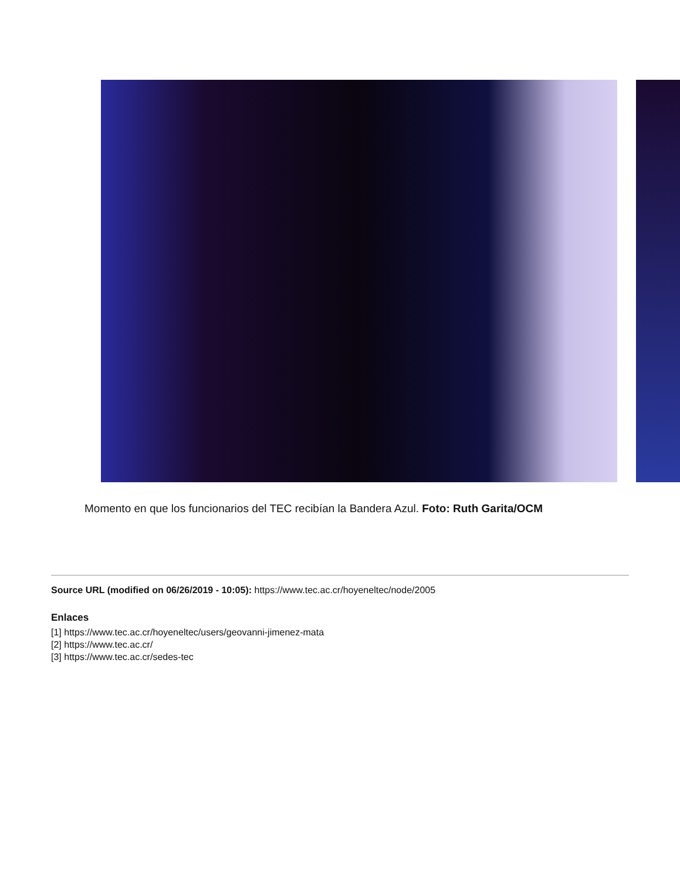Momento en que los funcionarios del TEC recibían la Bandera Azul. Foto: Ruth Garita/OCM
Source URL (modified on 06/26/2019 - 10:05): https://www.tec.ac.cr/hoyeneltec/node/2005
Enlaces
[1] https://www.tec.ac.cr/hoyeneltec/users/geovanni-jimenez-mata
[2] https://www.tec.ac.cr/
[3] https://www.tec.ac.cr/sedes-tec